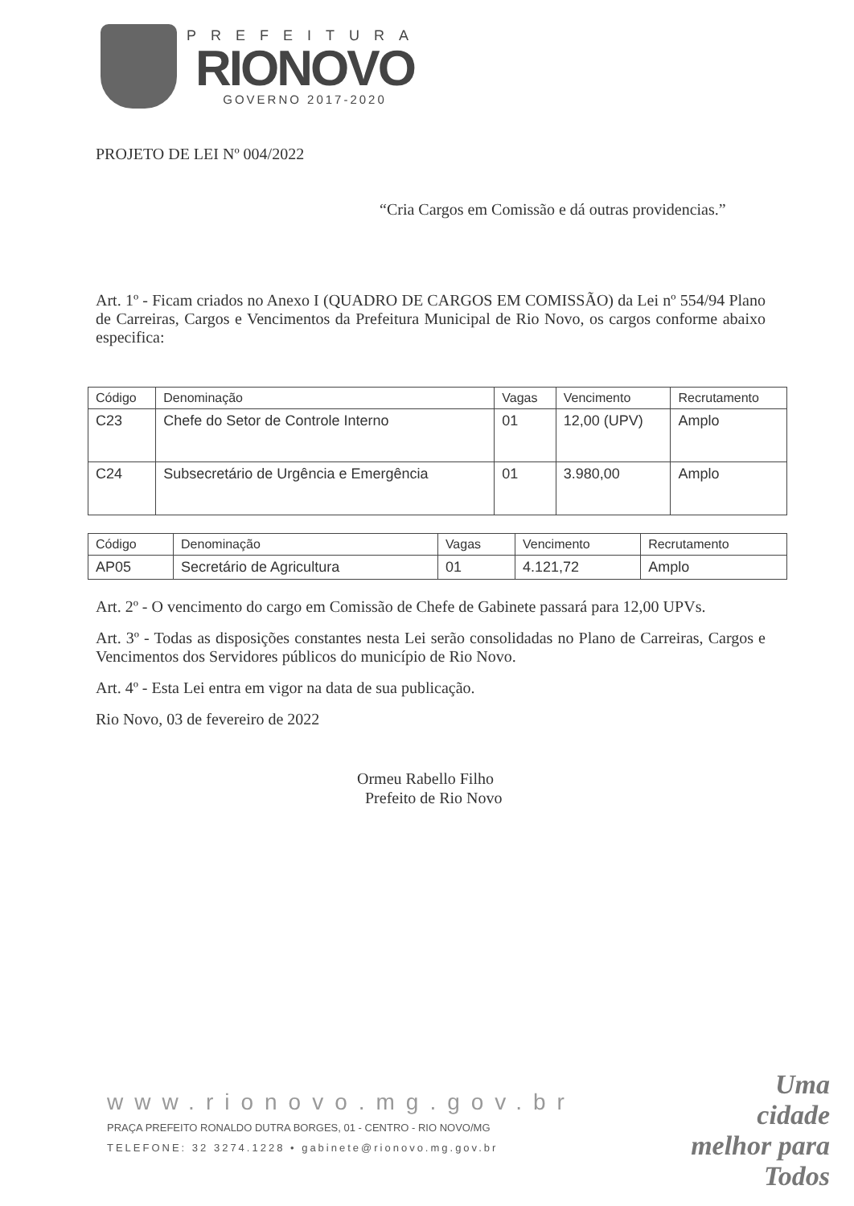PREFEITURA
RIONOVO
GOVERNO 2017-2020
PROJETO DE LEI Nº 004/2022
“Cria Cargos em Comissão e dá outras providencias.”
Art. 1º - Ficam criados no Anexo I (QUADRO DE CARGOS EM COMISSÃO) da Lei nº 554/94 Plano de Carreiras, Cargos e Vencimentos da Prefeitura Municipal de Rio Novo, os cargos conforme abaixo especifica:
| Código | Denominação | Vagas | Vencimento | Recrutamento |
| --- | --- | --- | --- | --- |
| C23 | Chefe do Setor de Controle Interno | 01 | 12,00 (UPV) | Amplo |
| C24 | Subsecretário de Urgência e Emergência | 01 | 3.980,00 | Amplo |
| Código | Denominação | Vagas | Vencimento | Recrutamento |
| --- | --- | --- | --- | --- |
| AP05 | Secretário de Agricultura | 01 | 4.121,72 | Amplo |
Art. 2º - O vencimento do cargo em Comissão de Chefe de Gabinete passará para 12,00 UPVs.
Art. 3º - Todas as disposições constantes nesta Lei serão consolidadas no Plano de Carreiras, Cargos e Vencimentos dos Servidores públicos do município de Rio Novo.
Art. 4º - Esta Lei entra em vigor na data de sua publicação.
Rio Novo, 03 de fevereiro de 2022
Ormeu Rabello Filho
Prefeito de Rio Novo
www.rionovo.mg.gov.br
PRAÇA PREFEITO RONALDO DUTRA BORGES, 01 - CENTRO - RIO NOVO/MG
TELEFONE: 32 3274.1228 • gabinete@rionovo.mg.gov.br
Uma
cidade
melhor para
Todos